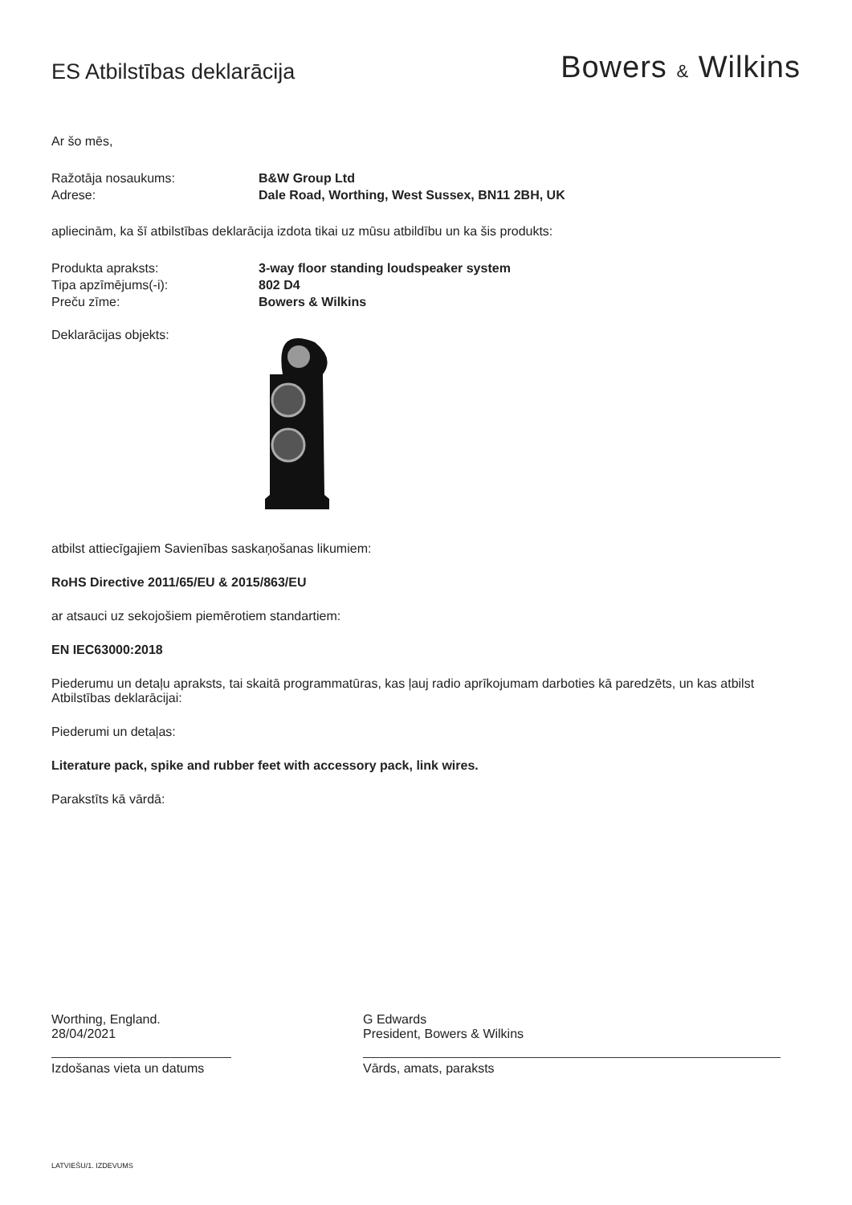ES Atbilstības deklarācija
Bowers & Wilkins
Ar šo mēs,
Ražotāja nosaukums: B&W Group Ltd
Adrese: Dale Road, Worthing, West Sussex, BN11 2BH, UK
apliecinām, ka šī atbilstības deklarācija izdota tikai uz mūsu atbildību un ka šis produkts:
Produkta apraksts: 3-way floor standing loudspeaker system
Tipa apzīmējums(-i): 802 D4
Preču zīme: Bowers & Wilkins
Deklarācijas objekts:
atbilst attiecīgajiem Savienības saskaņošanas likumiem:
RoHS Directive 2011/65/EU & 2015/863/EU
ar atsauci uz sekojošiem piemērotiem standartiem:
EN IEC63000:2018
Piederumu un detaļu apraksts, tai skaitā programmatūras, kas ļauj radio aprīkojumam darboties kā paredzēts, un kas atbilst Atbilstības deklarācijai:
Piederumi un detaļas:
Literature pack, spike and rubber feet with accessory pack, link wires.
Parakstīts kā vārdā:
Worthing, England.
28/04/2021
Izdošanas vieta un datums
G Edwards
President, Bowers & Wilkins
Vārds, amats, paraksts
LATVIEŠU/1. IZDEVUMS